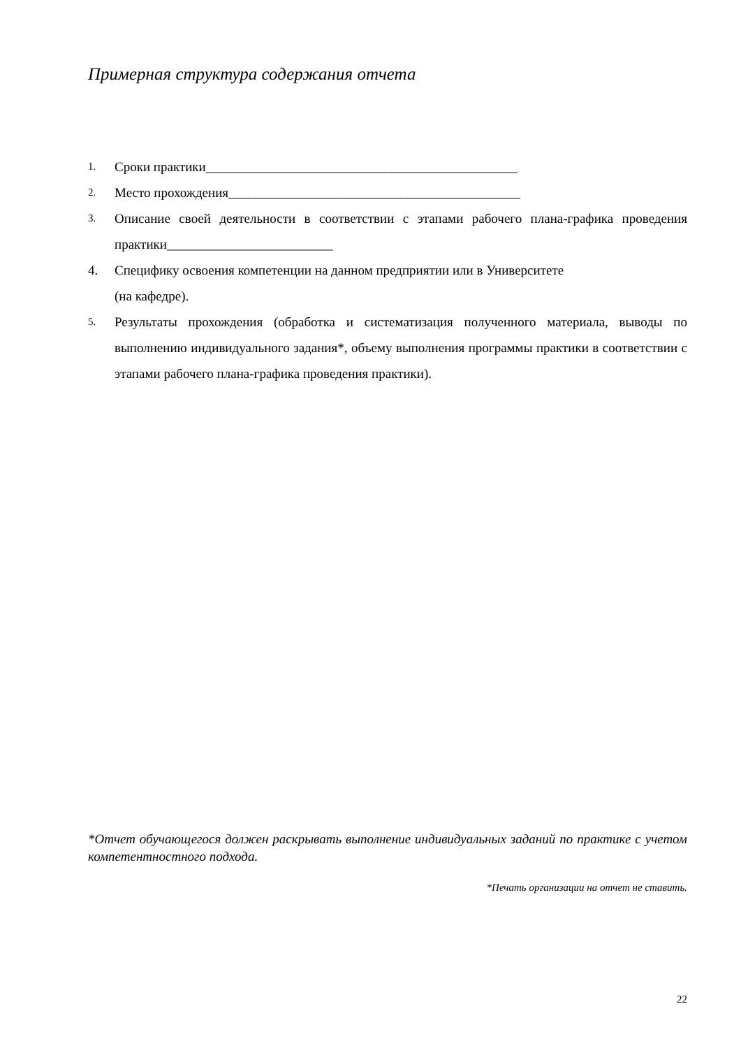Примерная структура содержания отчета
1. Сроки практики_______________________________________________
2. Место прохождения____________________________________________
3. Описание своей деятельности в соответствии с этапами рабочего плана-графика проведения практики_________________________
4. Специфику освоения компетенции на данном предприятии или в Университете
(на кафедре).
5. Результаты прохождения (обработка и систематизация полученного материала, выводы по выполнению индивидуального задания*, объему выполнения программы практики в соответствии с этапами рабочего плана-графика проведения практики).
*Отчет обучающегося должен раскрывать выполнение индивидуальных заданий по практике с учетом компетентностного подхода.
*Печать организации на отчет не ставить.
22